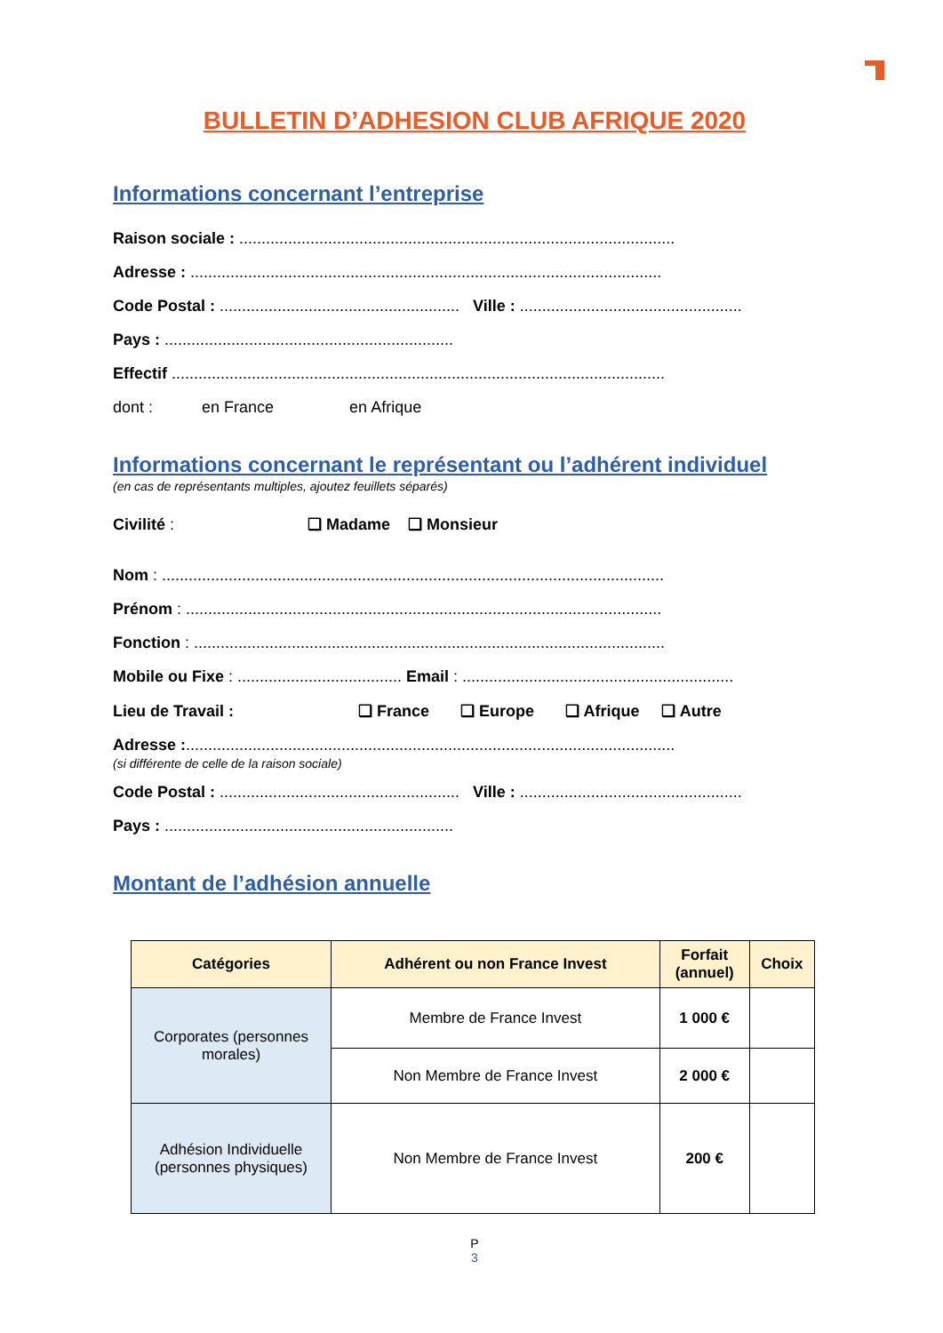BULLETIN D’ADHESION CLUB AFRIQUE 2020
Informations concernant l’entreprise
Raison sociale : ..................................................................................................
Adresse : ..........................................................................................................
Code Postal : ...................................................... Ville : ..................................................
Pays : .................................................................
Effectif ...............................................................................................................
dont : en France en Afrique
Informations concernant le représentant ou l’adhérent individuel
(en cas de représentants multiples, ajoutez feuillets séparés)
Civilité : ❑ Madame ❑ Monsieur
Nom : .................................................................................................................
Prénom : ...........................................................................................................
Fonction : ..........................................................................................................
Mobile ou Fixe : ..................................... Email : .............................................................
Lieu de Travail : ❑ France ❑ Europe ❑ Afrique ❑ Autre
Adresse :..............................................................................................................
(si différente de celle de la raison sociale)
Code Postal : ...................................................... Ville : ..................................................
Pays : .................................................................
Montant de l’adhésion annuelle
| Catégories | Adhérent ou non France Invest | Forfait (annuel) | Choix |
| --- | --- | --- | --- |
| Corporates (personnes morales) | Membre de France Invest | 1 000 € | |
| | Non Membre de France Invest | 2 000 € | |
| Adhésion Individuelle (personnes physiques) | Non Membre de France Invest | 200 € | |
P
3